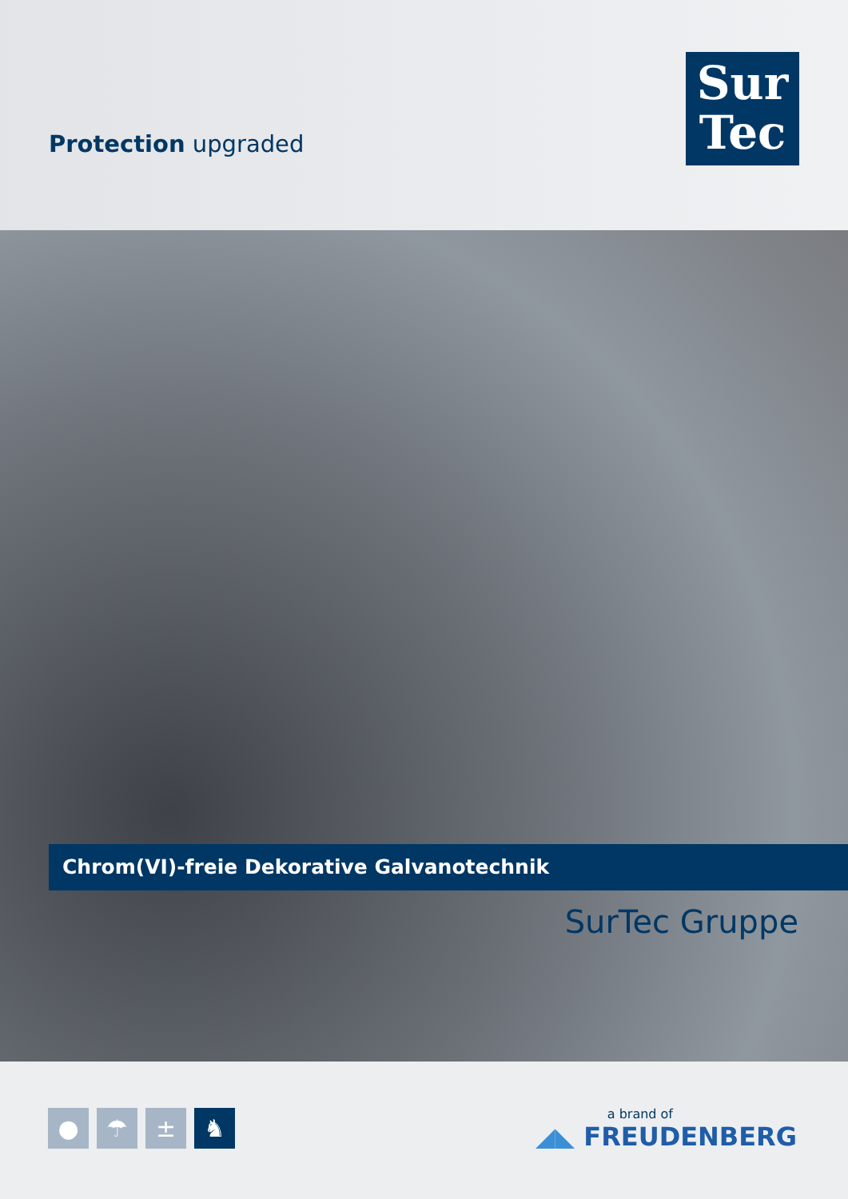Protection upgraded
Sur
Tec
Chrom(VI)-freie Dekorative Galvanotechnik
SurTec Gruppe
● ☂ ± ♞
a brand of
◢◣ FREUDENBERG